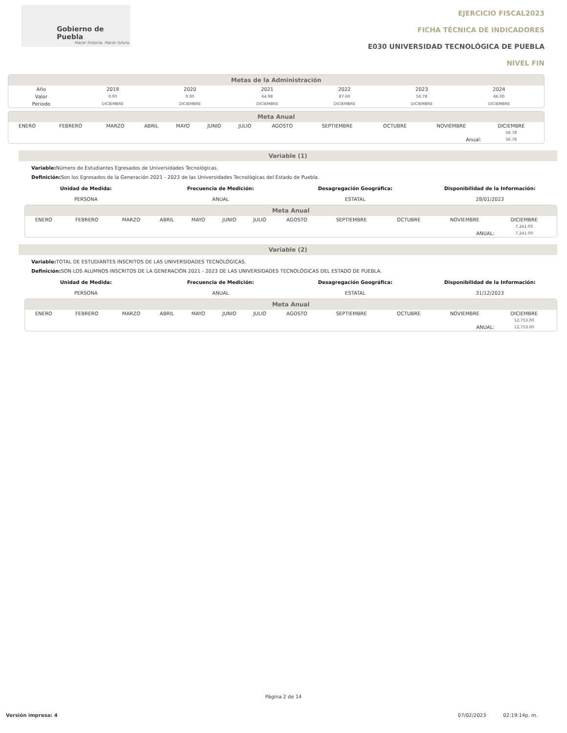Gobierno de Puebla
Hacer historia. Hacer futuro.
EJERCICIO FISCAL2023
FICHA TÉCNICA DE INDICADORES
E030 UNIVERSIDAD TECNOLÓGICA DE PUEBLA
NIVEL FIN
Metas de la Administración
| Año | 2019 | 2020 | 2021 | 2022 | 2023 | 2024 | |
| Valor | 0.00 | 0.00 | 64.98 | 87.60 | 56.78 | 66.00 | |
| Periodo | DICIEMBRE | DICIEMBRE | DICIEMBRE | DICIEMBRE | DICIEMBRE | DICIEMBRE | |
Meta Anual
| ENERO | FEBRERO | MARZO | ABRIL | MAYO | JUNIO | JULIO | AGOSTO | SEPTIEMBRE | OCTUBRE | NOVIEMBRE | DICIEMBRE | |
| | | | | | | | | | | | 56.78 | |
| Anual: | | | | | | | | | | | 56.78 | |
Variable (1)
Variable: Número de Estudiantes Egresados de Universidades Tecnológicas.
Definición: Son los Egresados de la Generación 2021 - 2023 de las Universidades Tecnológicas del Estado de Puebla.
Unidad de Medida:
PERSONA
Frecuencia de Medición:
ANUAL
Desagregación Geográfica:
ESTATAL
Disponibilidad de la Información:
28/01/2023
Meta Anual
| ENERO | FEBRERO | MARZO | ABRIL | MAYO | JUNIO | JULIO | AGOSTO | SEPTIEMBRE | OCTUBRE | NOVIEMBRE | DICIEMBRE | |
| | | | | | | | | | | | 7,241.00 | |
| ANUAL: | | | | | | | | | | | 7,241.00 | |
Variable (2)
Variable: TOTAL DE ESTUDIANTES INSCRITOS DE LAS UNIVERSIDADES TECNOLÓGICAS.
Definición: SON LOS ALUMNOS INSCRITOS DE LA GENERACIÓN 2021 - 2023 DE LAS UNIVERSIDADES TECNOLÓGICAS DEL ESTADO DE PUEBLA.
Unidad de Medida:
PERSONA
Frecuencia de Medición:
ANUAL
Desagregación Geográfica:
ESTATAL
Disponibilidad de la Información:
31/12/2023
Meta Anual
| ENERO | FEBRERO | MARZO | ABRIL | MAYO | JUNIO | JULIO | AGOSTO | SEPTIEMBRE | OCTUBRE | NOVIEMBRE | DICIEMBRE | |
| | | | | | | | | | | | 12,753.00 | |
| ANUAL: | | | | | | | | | | | 12,753.00 | |
Página 2 de 14
Versión impresa: 4 07/02/2023 02:19:14p. m.